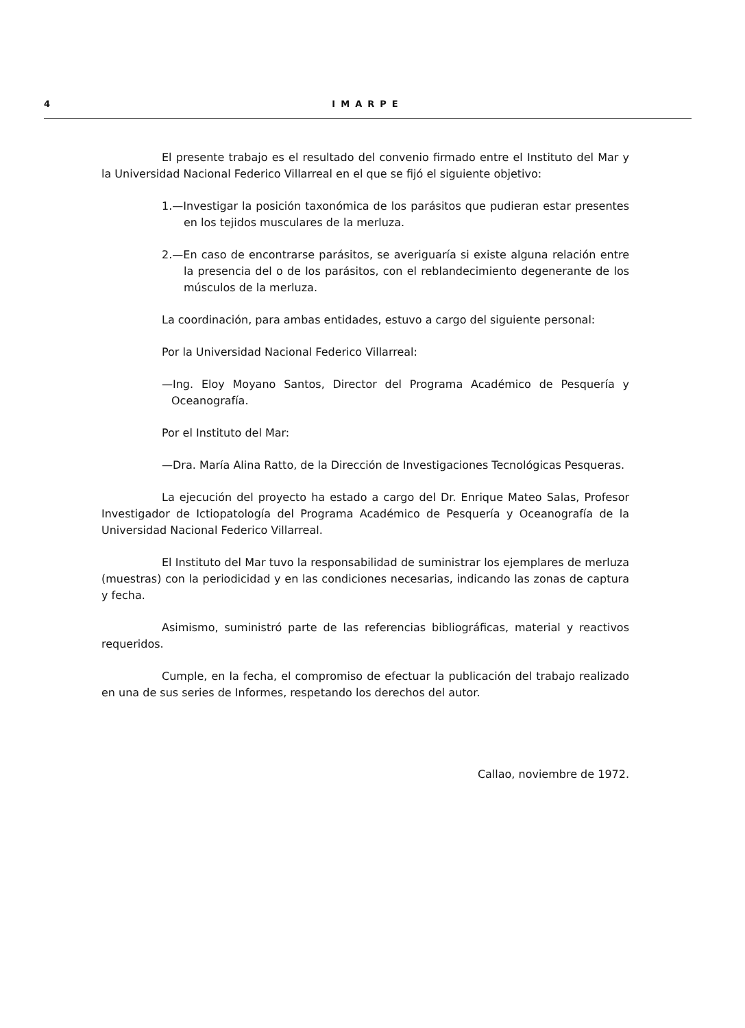4 IMARPE
El presente trabajo es el resultado del convenio firmado entre el Instituto del Mar y la Universidad Nacional Federico Villarreal en el que se fijó el siguiente objetivo:
1.—Investigar la posición taxonómica de los parásitos que pudieran estar presentes en los tejidos musculares de la merluza.
2.—En caso de encontrarse parásitos, se averiguaría si existe alguna relación entre la presencia del o de los parásitos, con el reblandecimiento degenerante de los músculos de la merluza.
La coordinación, para ambas entidades, estuvo a cargo del siguiente personal:
Por la Universidad Nacional Federico Villarreal:
—Ing. Eloy Moyano Santos, Director del Programa Académico de Pesquería y Oceanografía.
Por el Instituto del Mar:
—Dra. María Alina Ratto, de la Dirección de Investigaciones Tecnológicas Pesqueras.
La ejecución del proyecto ha estado a cargo del Dr. Enrique Mateo Salas, Profesor Investigador de Ictiopatología del Programa Académico de Pesquería y Oceanografía de la Universidad Nacional Federico Villarreal.
El Instituto del Mar tuvo la responsabilidad de suministrar los ejemplares de merluza (muestras) con la periodicidad y en las condiciones necesarias, indicando las zonas de captura y fecha.
Asimismo, suministró parte de las referencias bibliográficas, material y reactivos requeridos.
Cumple, en la fecha, el compromiso de efectuar la publicación del trabajo realizado en una de sus series de Informes, respetando los derechos del autor.
Callao, noviembre de 1972.